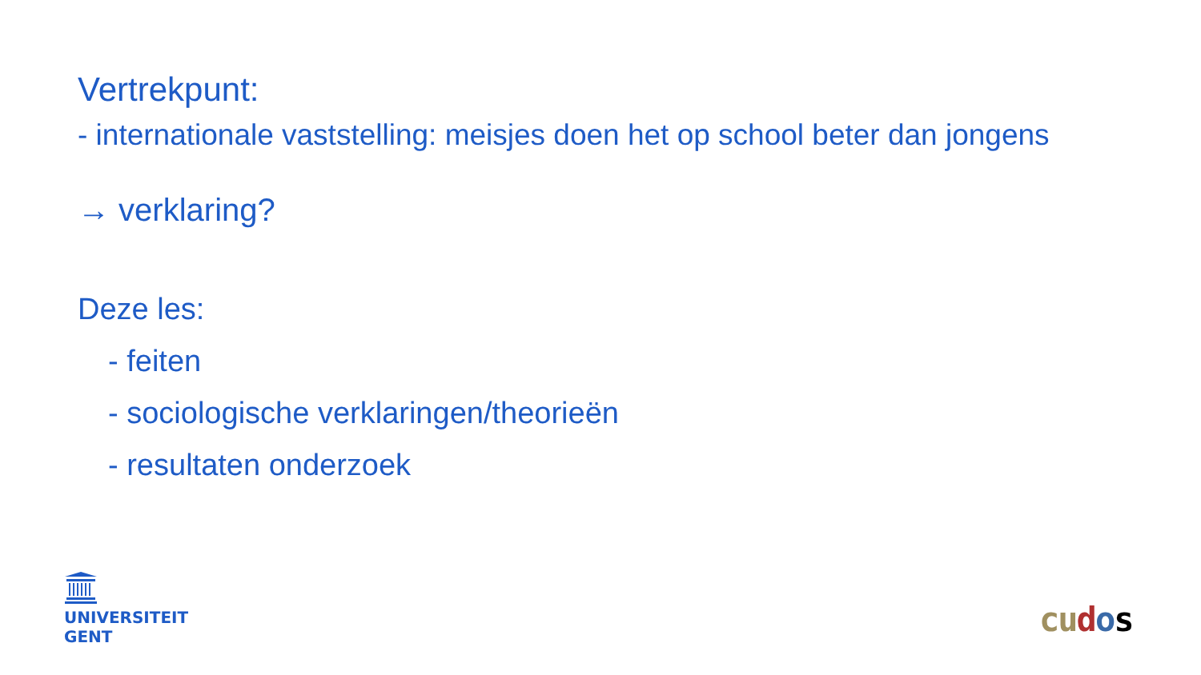Vertrekpunt:
- internationale vaststelling: meisjes doen het op school beter dan jongens
→ verklaring?
Deze les:
- feiten
- sociologische verklaringen/theorieën
- resultaten onderzoek
UNIVERSITEIT
GENT
cudos